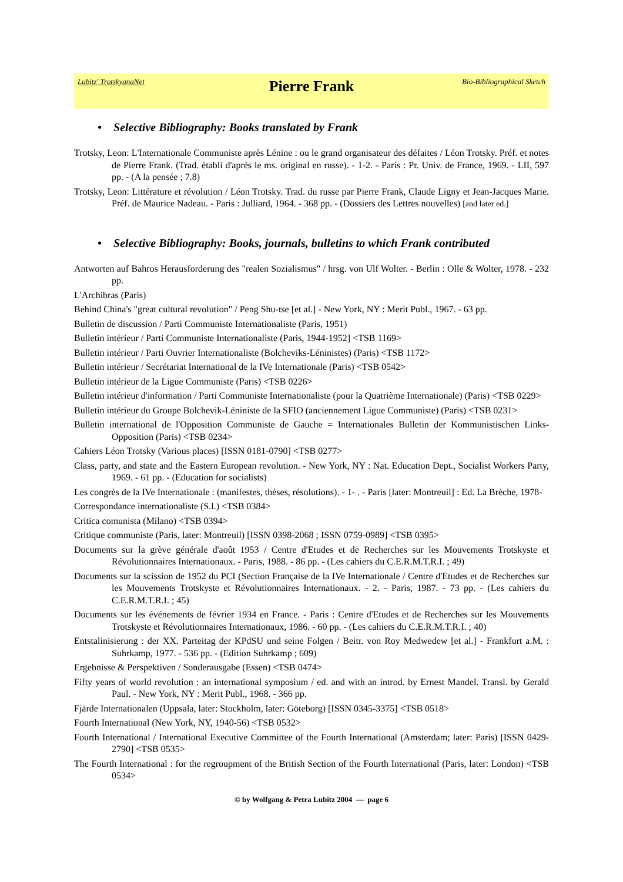Lubitz' TrotskyanaNet
Pierre Frank
Bio-Bibliographical Sketch
• Selective Bibliography: Books translated by Frank
Trotsky, Leon: L'Internationale Communiste après Lénine : ou le grand organisateur des défaites / Léon Trotsky. Préf. et notes de Pierre Frank. (Trad. établi d'après le ms. original en russe). - 1-2. - Paris : Pr. Univ. de France, 1969. - LII, 597 pp. - (A la pensée ; 7.8)
Trotsky, Leon: Littérature et révolution / Léon Trotsky. Trad. du russe par Pierre Frank, Claude Ligny et Jean-Jacques Marie. Préf. de Maurice Nadeau. - Paris : Julliard, 1964. - 368 pp. - (Dossiers des Lettres nouvelles) [and later ed.]
• Selective Bibliography: Books, journals, bulletins to which Frank contributed
Antworten auf Bahros Herausforderung des "realen Sozialismus" / hrsg. von Ulf Wolter. - Berlin : Olle & Wolter, 1978. - 232 pp.
L'Archibras (Paris)
Behind China's "great cultural revolution" / Peng Shu-tse [et al.] - New York, NY : Merit Publ., 1967. - 63 pp.
Bulletin de discussion / Parti Communiste Internationaliste (Paris, 1951)
Bulletin intérieur / Parti Communiste Internationaliste (Paris, 1944-1952] <TSB 1169>
Bulletin intérieur / Parti Ouvrier Internationaliste (Bolcheviks-Léninistes) (Paris) <TSB 1172>
Bulletin intérieur / Secrétariat International de la IVe Internationale (Paris) <TSB 0542>
Bulletin intérieur de la Ligue Communiste (Paris) <TSB 0226>
Bulletin intérieur d'information / Parti Communiste Internationaliste (pour la Quatrième Internationale) (Paris) <TSB 0229>
Bulletin intérieur du Groupe Bolchevik-Léniniste de la SFIO (anciennement Ligue Communiste) (Paris) <TSB 0231>
Bulletin international de l'Opposition Communiste de Gauche = Internationales Bulletin der Kommunistischen Links-Opposition (Paris) <TSB 0234>
Cahiers Léon Trotsky (Various places) [ISSN 0181-0790] <TSB 0277>
Class, party, and state and the Eastern European revolution. - New York, NY : Nat. Education Dept., Socialist Workers Party, 1969. - 61 pp. - (Education for socialists)
Les congrès de la IVe Internationale : (manifestes, thèses, résolutions). - 1- . - Paris [later: Montreuil] : Ed. La Brèche, 1978-
Correspondance internationaliste (S.l.) <TSB 0384>
Critica comunista (Milano) <TSB 0394>
Critique communiste (Paris, later: Montreuil) [ISSN 0398-2068 ; ISSN 0759-0989] <TSB 0395>
Documents sur la grève générale d'août 1953 / Centre d'Etudes et de Recherches sur les Mouvements Trotskyste et Révolutionnaires Internationaux. - Paris, 1988. - 86 pp. - (Les cahiers du C.E.R.M.T.R.I. ; 49)
Documents sur la scission de 1952 du PCI (Section Française de la IVe Internationale / Centre d'Etudes et de Recherches sur les Mouvements Trotskyste et Révolutionnaires Internationaux. - 2. - Paris, 1987. - 73 pp. - (Les cahiers du C.E.R.M.T.R.I. ; 45)
Documents sur les événements de février 1934 en France. - Paris : Centre d'Etudes et de Recherches sur les Mouvements Trotskyste et Révolutionnaires Internationaux, 1986. - 60 pp. - (Les cahiers du C.E.R.M.T.R.I. ; 40)
Entstalinisierung : der XX. Parteitag der KPdSU und seine Folgen / Beitr. von Roy Medwedew [et al.] - Frankfurt a.M. : Suhrkamp, 1977. - 536 pp. - (Edition Suhrkamp ; 609)
Ergebnisse & Perspektiven / Sonderausgabe (Essen) <TSB 0474>
Fifty years of world revolution : an international symposium / ed. and with an introd. by Ernest Mandel. Transl. by Gerald Paul. - New York, NY : Merit Publ., 1968. - 366 pp.
Fjärde Internationalen (Uppsala, later: Stockholm, later: Göteborg) [ISSN 0345-3375] <TSB 0518>
Fourth International (New York, NY, 1940-56) <TSB 0532>
Fourth International / International Executive Committee of the Fourth International (Amsterdam; later: Paris) [ISSN 0429-2790] <TSB 0535>
The Fourth International : for the regroupment of the British Section of the Fourth International (Paris, later: London) <TSB 0534>
© by Wolfgang & Petra Lubitz 2004 — page 6